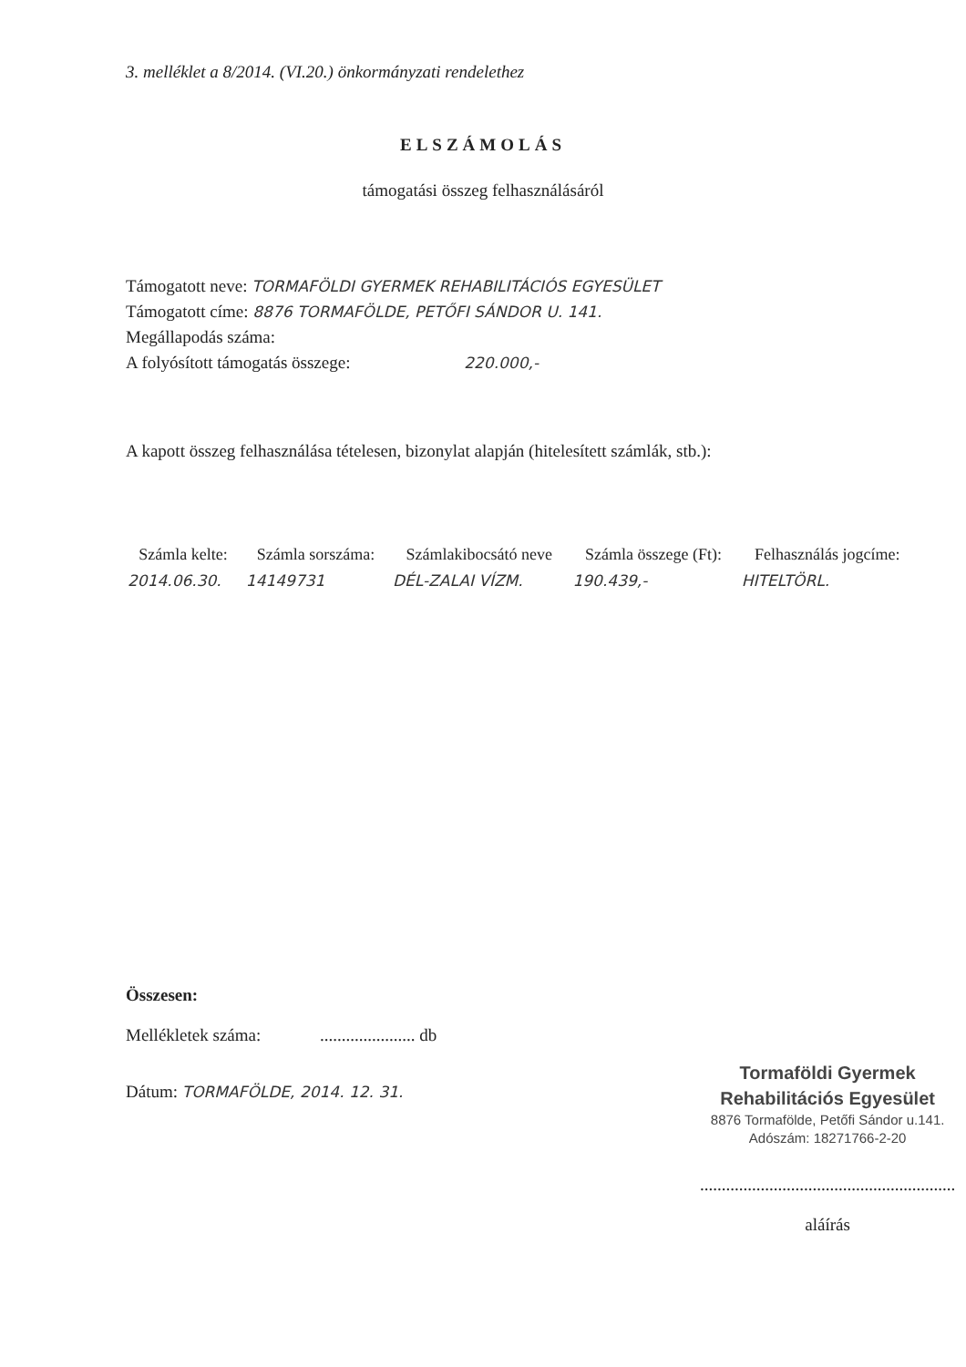3. melléklet a 8/2014. (VI.20.) önkormányzati rendelethez
ELSZÁMOLÁS
támogatási összeg felhasználásáról
Támogatott neve: TORMAFÖLDI GYERMEK REHABILITÁCIÓS EGYESÜLET
Támogatott címe: 8876 TORMAFÖLDE, PETŐFI SÁNDOR U. 141.
Megállapodás száma:
A folyósított támogatás összege: 220.000,-
A kapott összeg felhasználása tételesen, bizonylat alapján (hitelesített számlák, stb.):
| Számla kelte: | Számla sorszáma: | Számlakibocsátó neve | Számla összege (Ft): | Felhasználás jogcíme: |
| --- | --- | --- | --- | --- |
| 2014.06.30. | 14149731 | DÉL-ZALAI VÍZM. | 190.439,- | HITELTÖRL. |
Összesen:
Mellékletek száma: ...................... db
Dátum: TORMAFÖLDE, 2014. 12. 31.
Tormaföldi Gyermek
Rehabilitációs Egyesület
8876 Tormafölde, Petőfi Sándor u.141.
Adószám: 18271766-2-20
...........................................................
aláírás